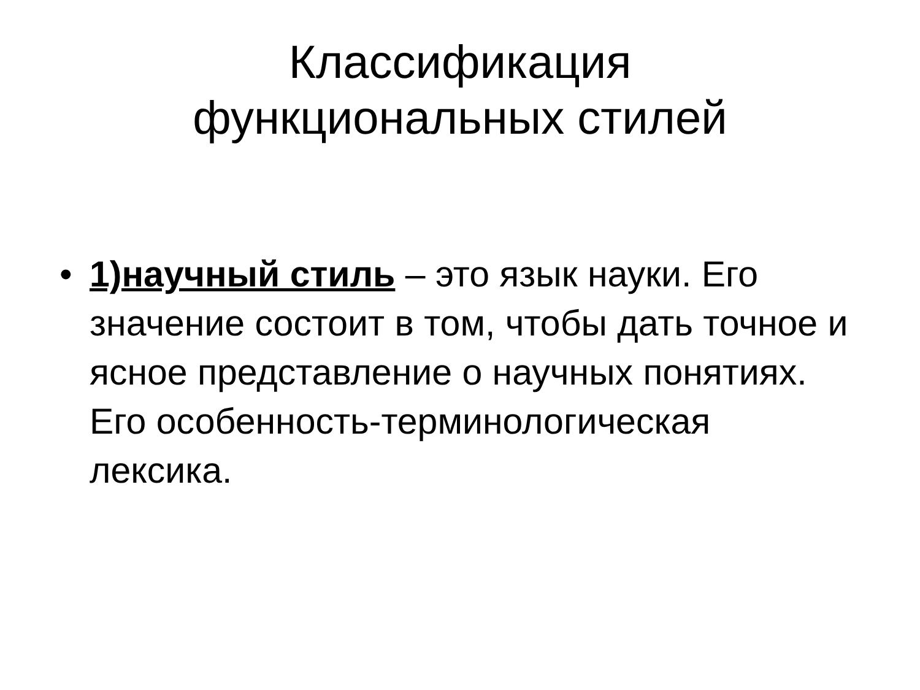Классификация
функциональных стилей
• 1)научный стиль – это язык науки. Его значение состоит в том, чтобы дать точное и ясное представление о научных понятиях. Его особенность-терминологическая лексика.